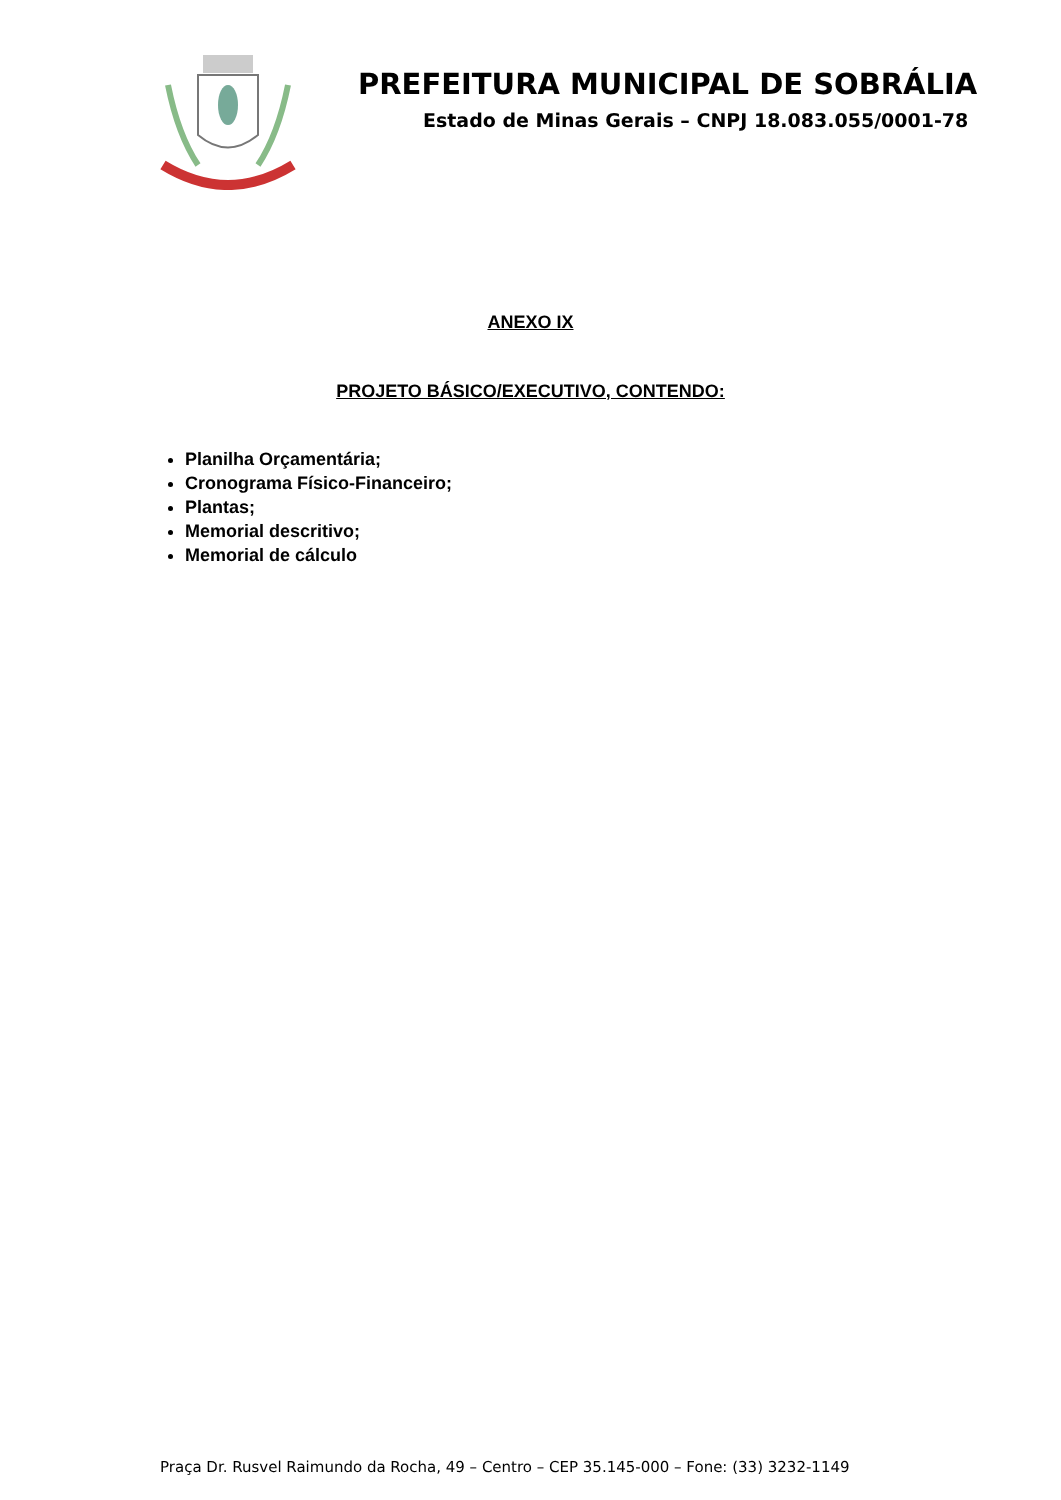PREFEITURA MUNICIPAL DE SOBRÁLIA
Estado de Minas Gerais – CNPJ 18.083.055/0001-78
ANEXO IX
PROJETO BÁSICO/EXECUTIVO, CONTENDO:
Planilha Orçamentária;
Cronograma Físico-Financeiro;
Plantas;
Memorial descritivo;
Memorial de cálculo
Praça Dr. Rusvel Raimundo da Rocha, 49 – Centro – CEP 35.145-000 – Fone: (33) 3232-1149